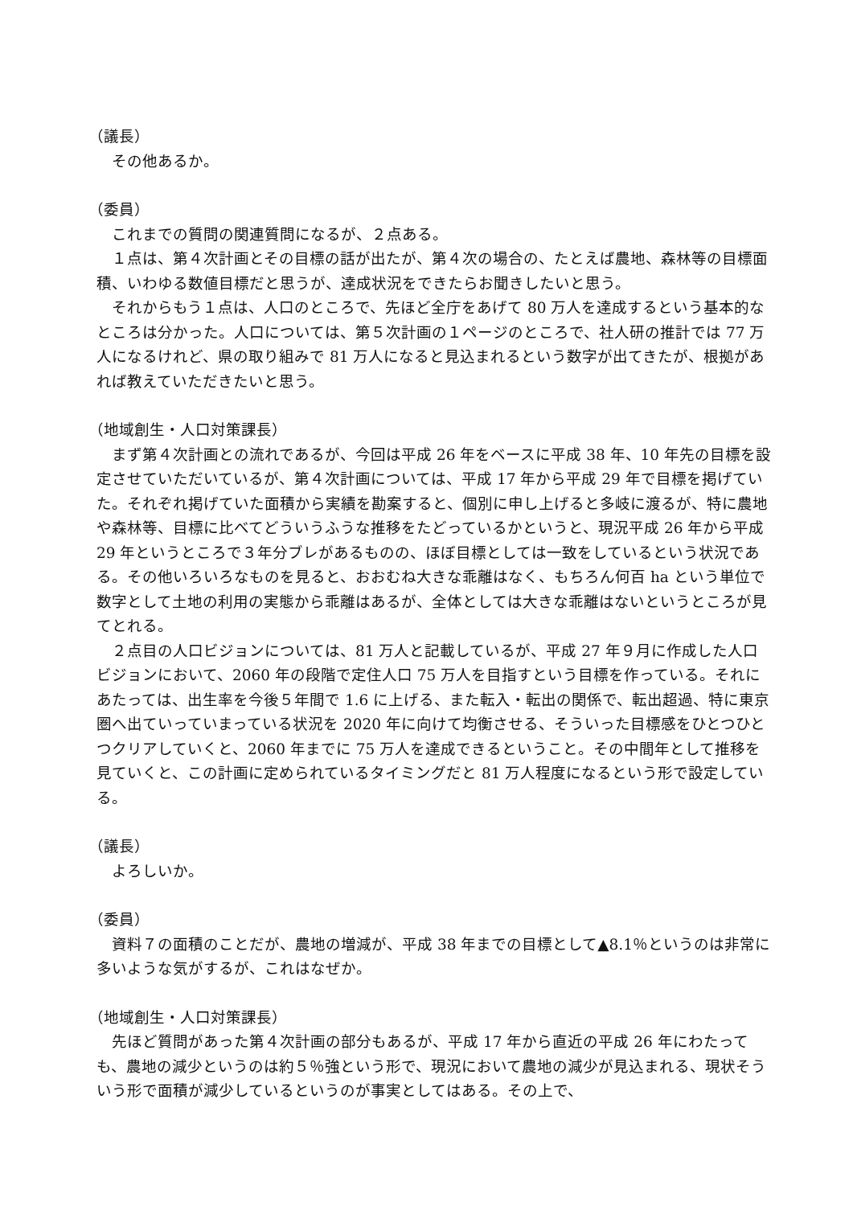（議長）
　その他あるか。
（委員）
　これまでの質問の関連質問になるが、２点ある。
　１点は、第４次計画とその目標の話が出たが、第４次の場合の、たとえば農地、森林等の目標面積、いわゆる数値目標だと思うが、達成状況をできたらお聞きしたいと思う。
　それからもう１点は、人口のところで、先ほど全庁をあげて 80 万人を達成するという基本的なところは分かった。人口については、第５次計画の１ページのところで、社人研の推計では 77 万人になるけれど、県の取り組みで 81 万人になると見込まれるという数字が出てきたが、根拠があれば教えていただきたいと思う。
（地域創生・人口対策課長）
　まず第４次計画との流れであるが、今回は平成 26 年をベースに平成 38 年、10 年先の目標を設定させていただいているが、第４次計画については、平成 17 年から平成 29 年で目標を掲げていた。それぞれ掲げていた面積から実績を勘案すると、個別に申し上げると多岐に渡るが、特に農地や森林等、目標に比べてどういうふうな推移をたどっているかというと、現況平成 26 年から平成 29 年というところで３年分ブレがあるものの、ほぼ目標としては一致をしているという状況である。その他いろいろなものを見ると、おおむね大きな乖離はなく、もちろん何百 ha という単位で数字として土地の利用の実態から乖離はあるが、全体としては大きな乖離はないというところが見てとれる。
　２点目の人口ビジョンについては、81 万人と記載しているが、平成 27 年９月に作成した人口ビジョンにおいて、2060 年の段階で定住人口 75 万人を目指すという目標を作っている。それにあたっては、出生率を今後５年間で 1.6 に上げる、また転入・転出の関係で、転出超過、特に東京圏へ出ていっていまっている状況を 2020 年に向けて均衡させる、そういった目標感をひとつひとつクリアしていくと、2060 年までに 75 万人を達成できるということ。その中間年として推移を見ていくと、この計画に定められているタイミングだと 81 万人程度になるという形で設定している。
（議長）
　よろしいか。
（委員）
　資料７の面積のことだが、農地の増減が、平成 38 年までの目標として▲8.1％というのは非常に多いような気がするが、これはなぜか。
（地域創生・人口対策課長）
　先ほど質問があった第４次計画の部分もあるが、平成 17 年から直近の平成 26 年にわたっても、農地の減少というのは約５％強という形で、現況において農地の減少が見込まれる、現状そういう形で面積が減少しているというのが事実としてはある。その上で、